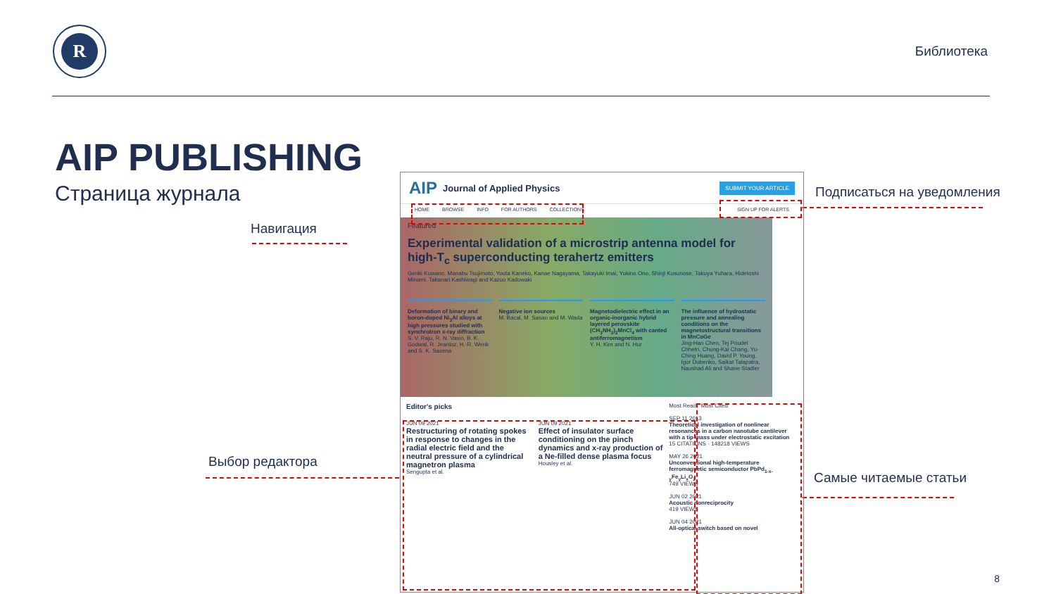R
Библиотека
AIP PUBLISHING
Страница журнала
Навигация
Выбор редактора
Подписаться на уведомления
Самые читаемые статьи
AIP Journal of Applied Physics SUBMIT YOUR ARTICLE
HOME BROWSE INFO FOR AUTHORS COLLECTIONS SIGN UP FOR ALERTS
Featured
Experimental validation of a microstrip antenna model for high-T<sub>c</sub> superconducting terahertz emitters
Genki Kuwano, Manabu Tsujimoto, Youta Kaneko, Kanae Nagayama, Takayuki Imai, Yukino Ono, Shinji Kusunose, Takuya Yuhara, Hidetoshi Minami, Takanari Kashiwagi and Kazuo Kadowaki
Deformation of binary and boron-doped Ni<sub>3</sub>Al alloys at high pressures studied with synchrotron x-ray diffraction
S. V. Raju, R. N. Vasin, B. K. Godwal, R. Jeanloz, H.-R. Wenk and S. K. Saxena
Negative ion sources
M. Bacal, M. Sasao and M. Wada
Magnetodielectric effect in an organic-inorganic hybrid layered perovskite (CH<sub>3</sub>NH<sub>3</sub>)<sub>2</sub>MnCl<sub>4</sub> with canted antiferromagnetism
Y. H. Kim and N. Hur
The influence of hydrostatic pressure and annealing conditions on the magnetostructural transitions in MnCoGe
Jing-Han Chen, Tej Poudel Chhetri, Chung-Kai Chang, Yu-Ching Huang, David P. Young, Igor Dubenko, Saikat Talapatra, Naushad Ali and Shane Stadler
Editor's picks
JUN 09 2021
Restructuring of rotating spokes in response to changes in the radial electric field and the neutral pressure of a cylindrical magnetron plasma
Sengupta et al.
JUN 09 2021
Effect of insulator surface conditioning on the pinch dynamics and x-ray production of a Ne-filled dense plasma focus
Housley et al.
Most Read Most Cited
SEP 11 2013
Theoretical investigation of nonlinear resonances in a carbon nanotube cantilever with a tip-mass under electrostatic excitation
15 CITATIONS · 148218 VIEWS
MAY 26 2021
Unconventional high-temperature ferromagnetic semiconductor PbPd<sub>1-x-y</sub>Fe<sub>y</sub>Li<sub>x</sub>O<sub>2</sub>
749 VIEWS
JUN 02 2021
Acoustic nonreciprocity
419 VIEWS
JUN 04 2021
All-optical switch based on novel
8